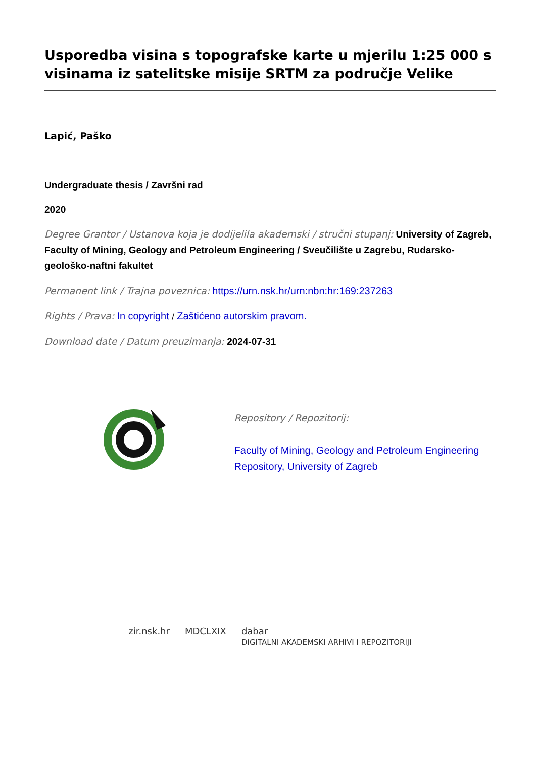Usporedba visina s topografske karte u mjerilu 1:25 000 s visinama iz satelitske misije SRTM za područje Velike
Lapić, Paško
Undergraduate thesis / Završni rad
2020
Degree Grantor / Ustanova koja je dodijelila akademski / stručni stupanj: University of Zagreb, Faculty of Mining, Geology and Petroleum Engineering / Sveučilište u Zagrebu, Rudarsko-geološko-naftni fakultet
Permanent link / Trajna poveznica: https://urn.nsk.hr/urn:nbn:hr:169:237263
Rights / Prava: In copyright / Zaštićeno autorskim pravom.
Download date / Datum preuzimanja: 2024-07-31
Repository / Repozitorij:
Faculty of Mining, Geology and Petroleum Engineering Repository, University of Zagreb
zir.nsk.hr MDCLXIX dabar
DIGITALNI AKADEMSKI ARHIVI I REPOZITORIJI